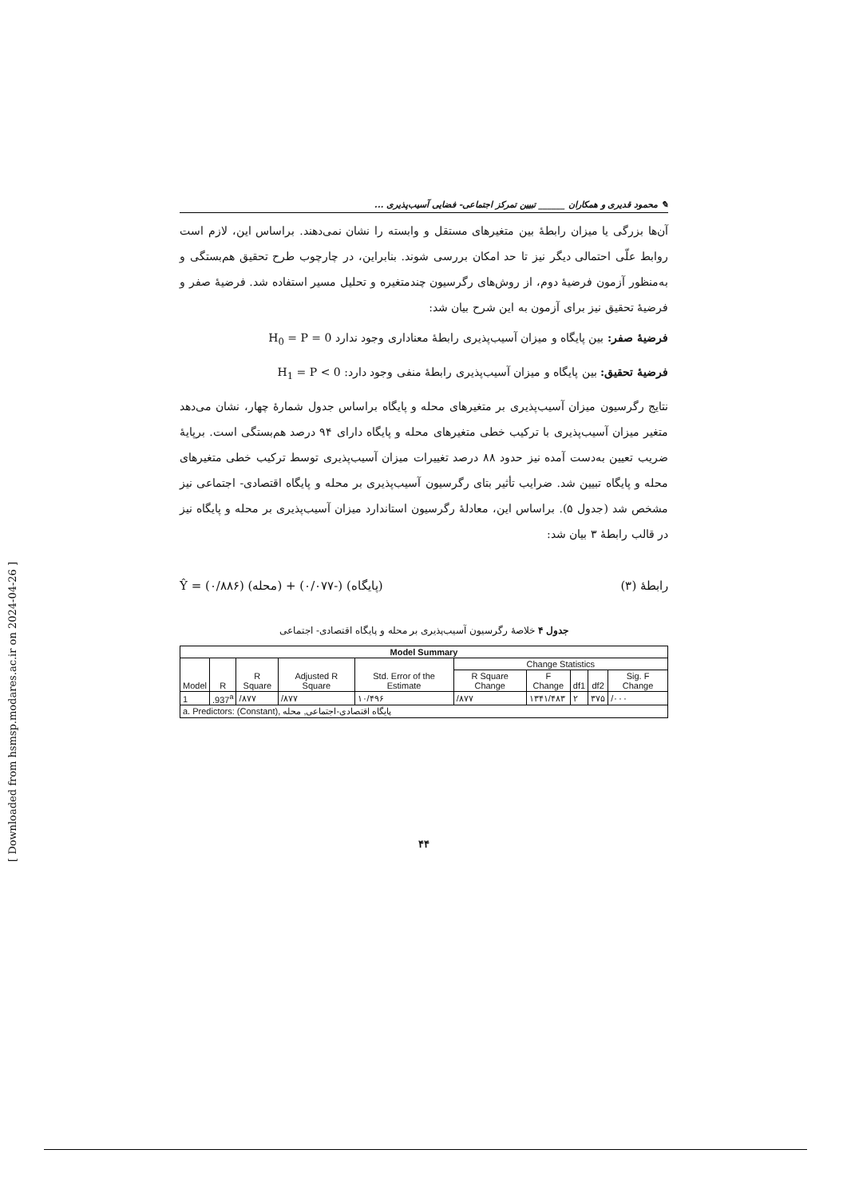[ Downloaded from hsmsp.modares.ac.ir on 2024-04-26 ]
✎ محمود قدیری و همکاران ______ تبیین تمرکز اجتماعی- فضایی آسیب‌پذیری ...
آن‌ها بزرگی یا میزان رابطهٔ بین متغیرهای مستقل و وابسته را نشان نمی‌دهند. براساس این، لازم است روابط علّی احتمالی دیگر نیز تا حد امکان بررسی شوند. بنابراین، در چارچوب طرح تحقیق هم‌بستگی و به‌منظور آزمون فرضیهٔ دوم، از روش‌های رگرسیون چندمتغیره و تحلیل مسیر استفاده شد. فرضیهٔ صفر و فرضیهٔ تحقیق نیز برای آزمون به این شرح بیان شد:
فرضیهٔ صفر: بین پایگاه و میزان آسیب‌پذیری رابطهٔ معناداری وجود ندارد H<sub>0</sub> = P = 0
فرضیهٔ تحقیق: بین پایگاه و میزان آسیب‌پذیری رابطهٔ منفی وجود دارد: H<sub>1</sub> = P < 0
نتایج رگرسیون میزان آسیب‌پذیری بر متغیرهای محله و پایگاه براساس جدول شمارهٔ چهار، نشان می‌دهد متغیر میزان آسیب‌پذیری با ترکیب خطی متغیرهای محله و پایگاه دارای ۹۴ درصد هم‌بستگی است. برپایهٔ ضریب تعیین به‌دست آمده نیز حدود ۸۸ درصد تغییرات میزان آسیب‌پذیری توسط ترکیب خطی متغیرهای محله و پایگاه تبیین شد. ضرایب تأثیر بتای رگرسیون آسیب‌پذیری بر محله و پایگاه اقتصادی- اجتماعی نیز مشخص شد (جدول ۵). براساس این، معادلهٔ رگرسیون استاندارد میزان آسیب‌پذیری بر محله و پایگاه نیز در قالب رابطهٔ ۳ بیان شد:
Ŷ = (۰/۸۸۶) (محله) + (۰/۰۷۷-) (پایگاه) رابطهٔ (۳)
جدول ۴ خلاصهٔ رگرسیون آسیب‌پذیری بر محله و پایگاه اقتصادی- اجتماعی
| Model Summary | | | | | | | | | |
| --- | --- | --- | --- | --- | --- | --- | --- | --- | --- |
| Model | R | R Square | Adjusted R Square | Std. Error of the Estimate | Change Statistics | | | | |
| | | | | | R Square Change | F Change | df1 | df2 | Sig. F Change |
| 1 | .937<sup>a</sup> | /۸۷۷ | /۸۷۷ | ۱۰/۴۹۶ | /۸۷۷ | ۱۳۴۱/۴۸۳ | ۲ | ۳۷۵ | /۰۰۰ |
| a. Predictors: (Constant), پایگاه اقتصادی-اجتماعی, محله | | | | | | | | | |
۴۴